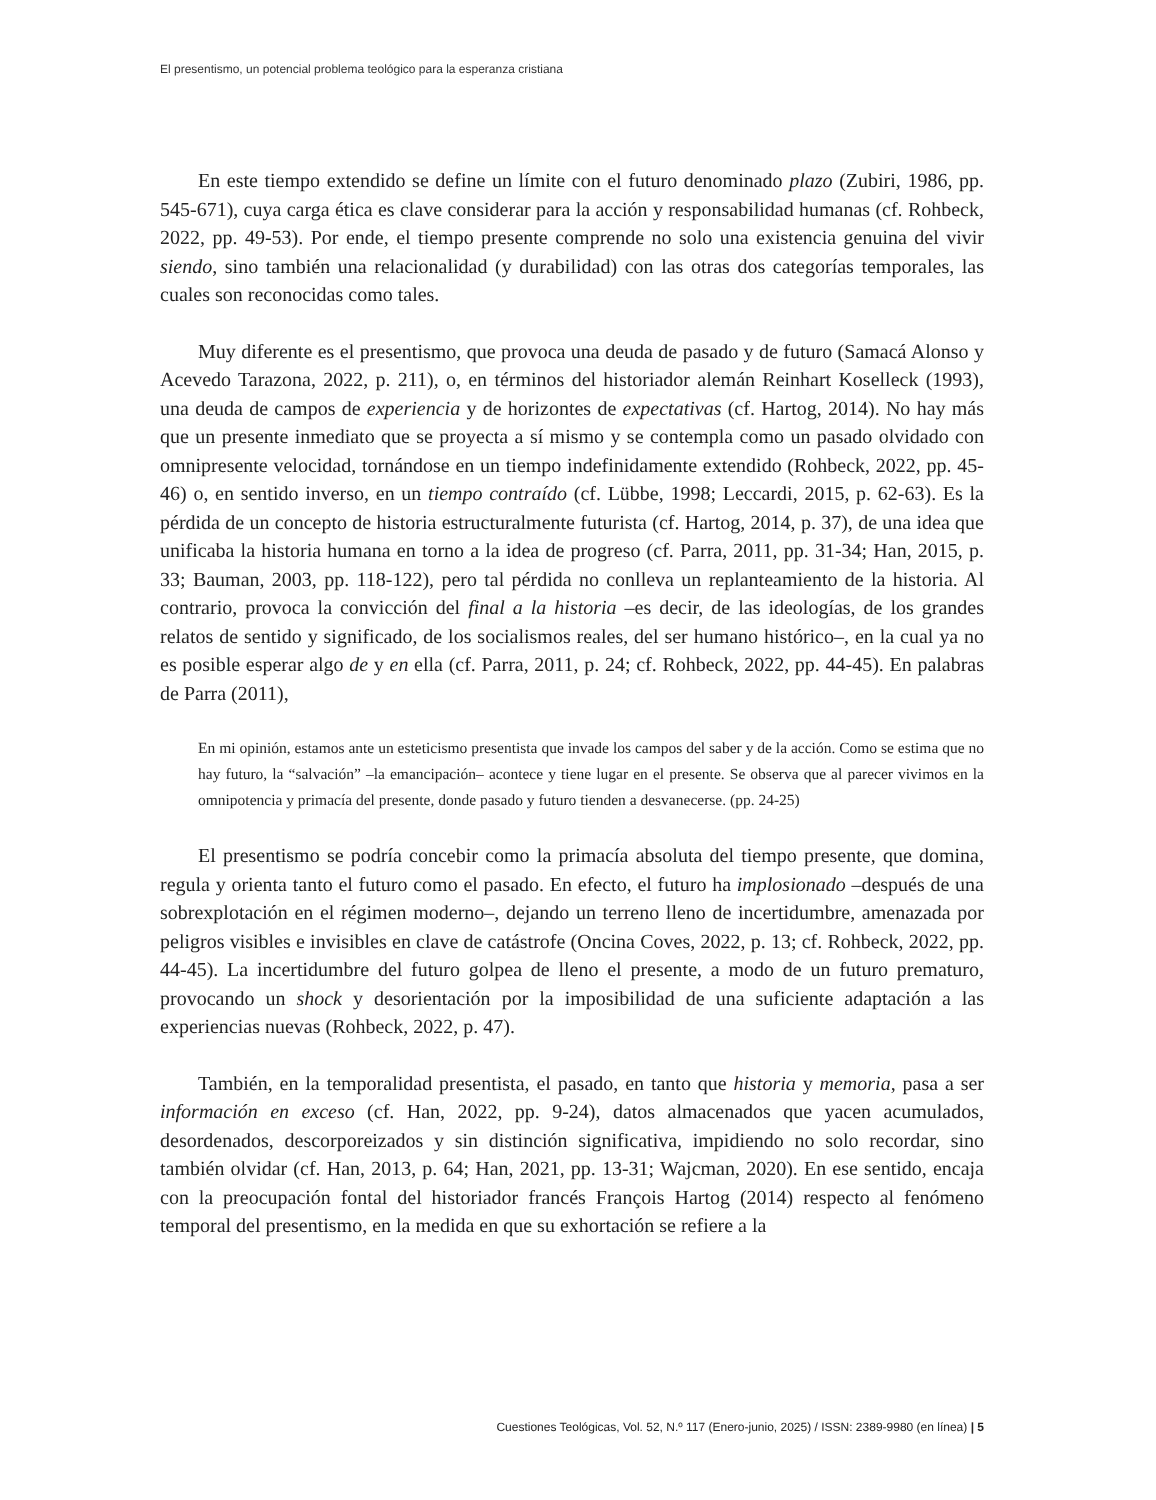El presentismo, un potencial problema teológico para la esperanza cristiana
En este tiempo extendido se define un límite con el futuro denominado plazo (Zubiri, 1986, pp. 545-671), cuya carga ética es clave considerar para la acción y responsabilidad humanas (cf. Rohbeck, 2022, pp. 49-53). Por ende, el tiempo presente comprende no solo una existencia genuina del vivir siendo, sino también una relacionalidad (y durabilidad) con las otras dos categorías temporales, las cuales son reconocidas como tales.
Muy diferente es el presentismo, que provoca una deuda de pasado y de futuro (Samacá Alonso y Acevedo Tarazona, 2022, p. 211), o, en términos del historiador alemán Reinhart Koselleck (1993), una deuda de campos de experiencia y de horizontes de expectativas (cf. Hartog, 2014). No hay más que un presente inmediato que se proyecta a sí mismo y se contempla como un pasado olvidado con omnipresente velocidad, tornándose en un tiempo indefinidamente extendido (Rohbeck, 2022, pp. 45-46) o, en sentido inverso, en un tiempo contraído (cf. Lübbe, 1998; Leccardi, 2015, p. 62-63). Es la pérdida de un concepto de historia estructuralmente futurista (cf. Hartog, 2014, p. 37), de una idea que unificaba la historia humana en torno a la idea de progreso (cf. Parra, 2011, pp. 31-34; Han, 2015, p. 33; Bauman, 2003, pp. 118-122), pero tal pérdida no conlleva un replanteamiento de la historia. Al contrario, provoca la convicción del final a la historia –es decir, de las ideologías, de los grandes relatos de sentido y significado, de los socialismos reales, del ser humano histórico–, en la cual ya no es posible esperar algo de y en ella (cf. Parra, 2011, p. 24; cf. Rohbeck, 2022, pp. 44-45). En palabras de Parra (2011),
En mi opinión, estamos ante un esteticismo presentista que invade los campos del saber y de la acción. Como se estima que no hay futuro, la “salvación” –la emancipación– acontece y tiene lugar en el presente. Se observa que al parecer vivimos en la omnipotencia y primacía del presente, donde pasado y futuro tienden a desvanecerse. (pp. 24-25)
El presentismo se podría concebir como la primacía absoluta del tiempo presente, que domina, regula y orienta tanto el futuro como el pasado. En efecto, el futuro ha implosionado –después de una sobrexplotación en el régimen moderno–, dejando un terreno lleno de incertidumbre, amenazada por peligros visibles e invisibles en clave de catástrofe (Oncina Coves, 2022, p. 13; cf. Rohbeck, 2022, pp. 44-45). La incertidumbre del futuro golpea de lleno el presente, a modo de un futuro prematuro, provocando un shock y desorientación por la imposibilidad de una suficiente adaptación a las experiencias nuevas (Rohbeck, 2022, p. 47).
También, en la temporalidad presentista, el pasado, en tanto que historia y memoria, pasa a ser información en exceso (cf. Han, 2022, pp. 9-24), datos almacenados que yacen acumulados, desordenados, descorporeizados y sin distinción significativa, impidiendo no solo recordar, sino también olvidar (cf. Han, 2013, p. 64; Han, 2021, pp. 13-31; Wajcman, 2020). En ese sentido, encaja con la preocupación fontal del historiador francés François Hartog (2014) respecto al fenómeno temporal del presentismo, en la medida en que su exhortación se refiere a la
Cuestiones Teológicas, Vol. 52, N.º 117 (Enero-junio, 2025) / ISSN: 2389-9980 (en línea) | 5